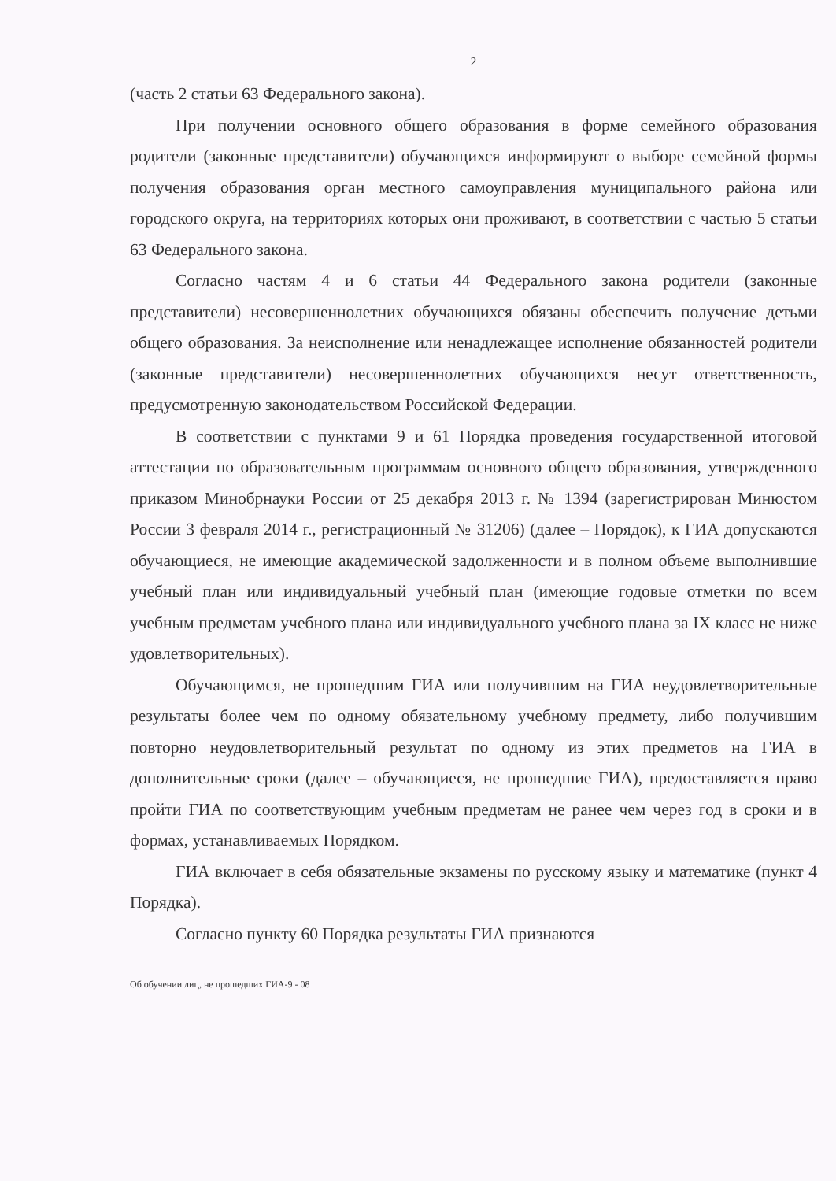2
(часть 2 статьи 63 Федерального закона).
При получении основного общего образования в форме семейного образования родители (законные представители) обучающихся информируют о выборе семейной формы получения образования орган местного самоуправления муниципального района или городского округа, на территориях которых они проживают, в соответствии с частью 5 статьи 63 Федерального закона.
Согласно частям 4 и 6 статьи 44 Федерального закона родители (законные представители) несовершеннолетних обучающихся обязаны обеспечить получение детьми общего образования. За неисполнение или ненадлежащее исполнение обязанностей родители (законные представители) несовершеннолетних обучающихся несут ответственность, предусмотренную законодательством Российской Федерации.
В соответствии с пунктами 9 и 61 Порядка проведения государственной итоговой аттестации по образовательным программам основного общего образования, утвержденного приказом Минобрнауки России от 25 декабря 2013 г. № 1394 (зарегистрирован Минюстом России 3 февраля 2014 г., регистрационный № 31206) (далее – Порядок), к ГИА допускаются обучающиеся, не имеющие академической задолженности и в полном объеме выполнившие учебный план или индивидуальный учебный план (имеющие годовые отметки по всем учебным предметам учебного плана или индивидуального учебного плана за IX класс не ниже удовлетворительных).
Обучающимся, не прошедшим ГИА или получившим на ГИА неудовлетворительные результаты более чем по одному обязательному учебному предмету, либо получившим повторно неудовлетворительный результат по одному из этих предметов на ГИА в дополнительные сроки (далее – обучающиеся, не прошедшие ГИА), предоставляется право пройти ГИА по соответствующим учебным предметам не ранее чем через год в сроки и в формах, устанавливаемых Порядком.
ГИА включает в себя обязательные экзамены по русскому языку и математике (пункт 4 Порядка).
Согласно пункту 60 Порядка результаты ГИА признаются
Об обучении лиц, не прошедших ГИА-9 - 08